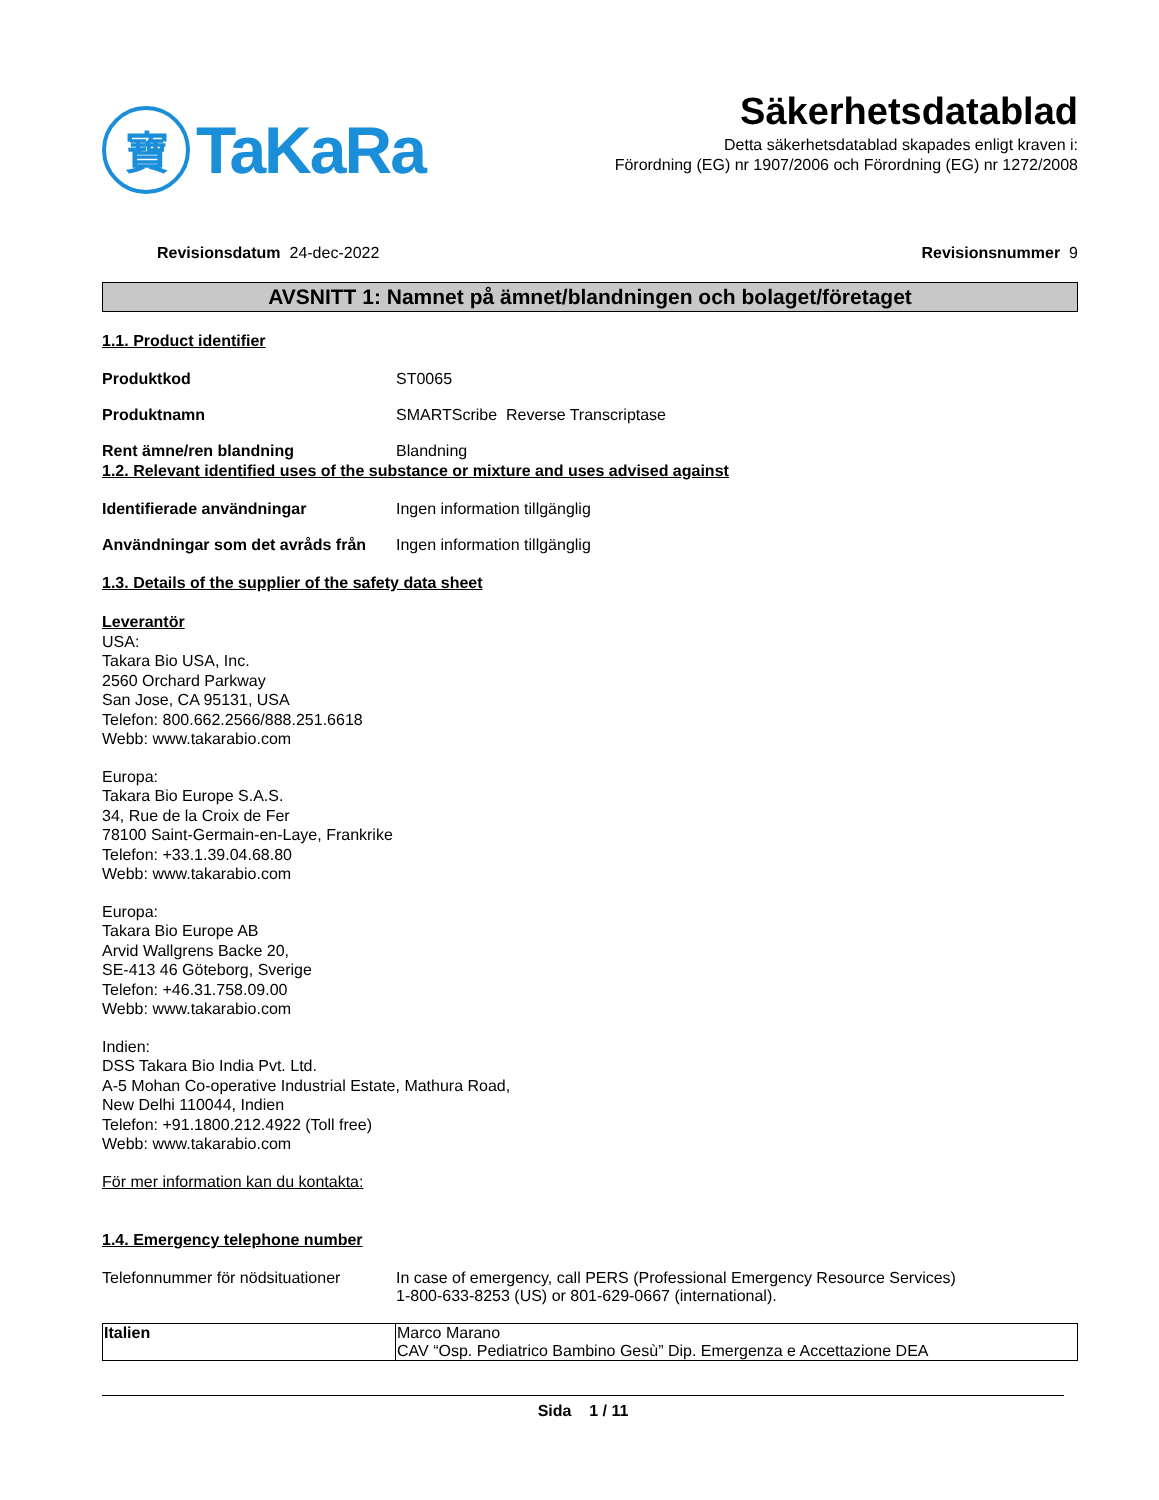寶
TaKaRa
Säkerhetsdatablad
Detta säkerhetsdatablad skapades enligt kraven i:
Förordning (EG) nr 1907/2006 och Förordning (EG) nr 1272/2008
Revisionsdatum 24-dec-2022 Revisionsnummer 9
AVSNITT 1: Namnet på ämnet/blandningen och bolaget/företaget
1.1. Product identifier
Produktkod ST0065
Produktnamn SMARTScribe Reverse Transcriptase
Rent ämne/ren blandning Blandning
1.2. Relevant identified uses of the substance or mixture and uses advised against
Identifierade användningar Ingen information tillgänglig
Användningar som det avråds från Ingen information tillgänglig
1.3. Details of the supplier of the safety data sheet
Leverantör
USA:
Takara Bio USA, Inc.
2560 Orchard Parkway
San Jose, CA 95131, USA
Telefon: 800.662.2566/888.251.6618
Webb: www.takarabio.com
Europa:
Takara Bio Europe S.A.S.
34, Rue de la Croix de Fer
78100 Saint-Germain-en-Laye, Frankrike
Telefon: +33.1.39.04.68.80
Webb: www.takarabio.com
Europa:
Takara Bio Europe AB
Arvid Wallgrens Backe 20,
SE-413 46 Göteborg, Sverige
Telefon: +46.31.758.09.00
Webb: www.takarabio.com
Indien:
DSS Takara Bio India Pvt. Ltd.
A-5 Mohan Co-operative Industrial Estate, Mathura Road,
New Delhi 110044, Indien
Telefon: +91.1800.212.4922 (Toll free)
Webb: www.takarabio.com
För mer information kan du kontakta:
1.4. Emergency telephone number
Telefonnummer för nödsituationer In case of emergency, call PERS (Professional Emergency Resource Services)
1-800-633-8253 (US) or 801-629-0667 (international).
| Italien | Marco Marano CAV “Osp. Pediatrico Bambino Gesù” Dip. Emergenza e Accettazione DEA |
Sida 1 / 11